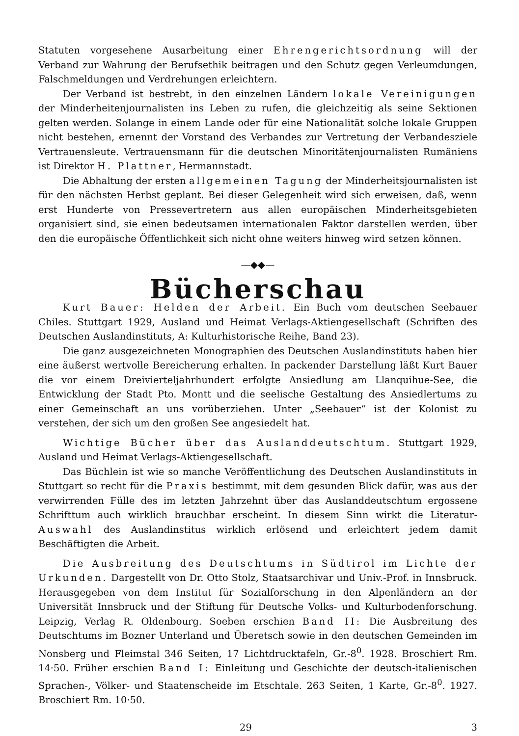Statuten vorgesehene Ausarbeitung einer Ehrengerichtsordnung will der Verband zur Wahrung der Berufsethik beitragen und den Schutz gegen Verleumdungen, Falschmeldungen und Verdrehungen erleichtern.
Der Verband ist bestrebt, in den einzelnen Ländern lokale Vereinigungen der Minderheitenjournalisten ins Leben zu rufen, die gleichzeitig als seine Sektionen gelten werden. Solange in einem Lande oder für eine Nationalität solche lokale Gruppen nicht bestehen, ernennt der Vorstand des Verbandes zur Vertretung der Verbandesziele Vertrauensleute. Vertrauensmann für die deutschen Minoritätenjournalisten Rumäniens ist Direktor H. Plattner, Hermannstadt.
Die Abhaltung der ersten allgemeinen Tagung der Minderheitsjournalisten ist für den nächsten Herbst geplant. Bei dieser Gelegenheit wird sich erweisen, daß, wenn erst Hunderte von Pressevertretern aus allen europäischen Minderheitsgebieten organisiert sind, sie einen bedeutsamen internationalen Faktor darstellen werden, über den die europäische Öffentlichkeit sich nicht ohne weiters hinweg wird setzen können.
—◆◆—
Bücherschau
Kurt Bauer: Helden der Arbeit. Ein Buch vom deutschen Seebauer Chiles. Stuttgart 1929, Ausland und Heimat Verlags-Aktiengesellschaft (Schriften des Deutschen Auslandinstituts, A: Kulturhistorische Reihe, Band 23).
Die ganz ausgezeichneten Monographien des Deutschen Auslandinstituts haben hier eine äußerst wertvolle Bereicherung erhalten. In packender Darstellung läßt Kurt Bauer die vor einem Dreivierteljahrhundert erfolgte Ansiedlung am Llanquihue-See, die Entwicklung der Stadt Pto. Montt und die seelische Gestaltung des Ansiedlertums zu einer Gemeinschaft an uns vorüberziehen. Unter „Seebauer“ ist der Kolonist zu verstehen, der sich um den großen See angesiedelt hat.
Wichtige Bücher über das Auslanddeutschtum. Stuttgart 1929, Ausland und Heimat Verlags-Aktiengesellschaft.
Das Büchlein ist wie so manche Veröffentlichung des Deutschen Auslandinstituts in Stuttgart so recht für die Praxis bestimmt, mit dem gesunden Blick dafür, was aus der verwirrenden Fülle des im letzten Jahrzehnt über das Auslanddeutschtum ergossene Schrifttum auch wirklich brauchbar erscheint. In diesem Sinn wirkt die Literatur-Auswahl des Auslandinstitus wirklich erlösend und erleichtert jedem damit Beschäftigten die Arbeit.
Die Ausbreitung des Deutschtums in Südtirol im Lichte der Urkunden. Dargestellt von Dr. Otto Stolz, Staatsarchivar und Univ.-Prof. in Innsbruck. Herausgegeben von dem Institut für Sozialforschung in den Alpenländern an der Universität Innsbruck und der Stiftung für Deutsche Volks- und Kulturbodenforschung. Leipzig, Verlag R. Oldenbourg. Soeben erschien Band II: Die Ausbreitung des Deutschtums im Bozner Unterland und Überetsch sowie in den deutschen Gemeinden im Nonsberg und Fleimstal 346 Seiten, 17 Lichtdrucktafeln, Gr.-8<sup>0</sup>. 1928. Broschiert Rm. 14·50. Früher erschien Band I: Einleitung und Geschichte der deutsch-italienischen Sprachen-, Völker- und Staatenscheide im Etschtale. 263 Seiten, 1 Karte, Gr.-8<sup>0</sup>. 1927. Broschiert Rm. 10·50.
29 3